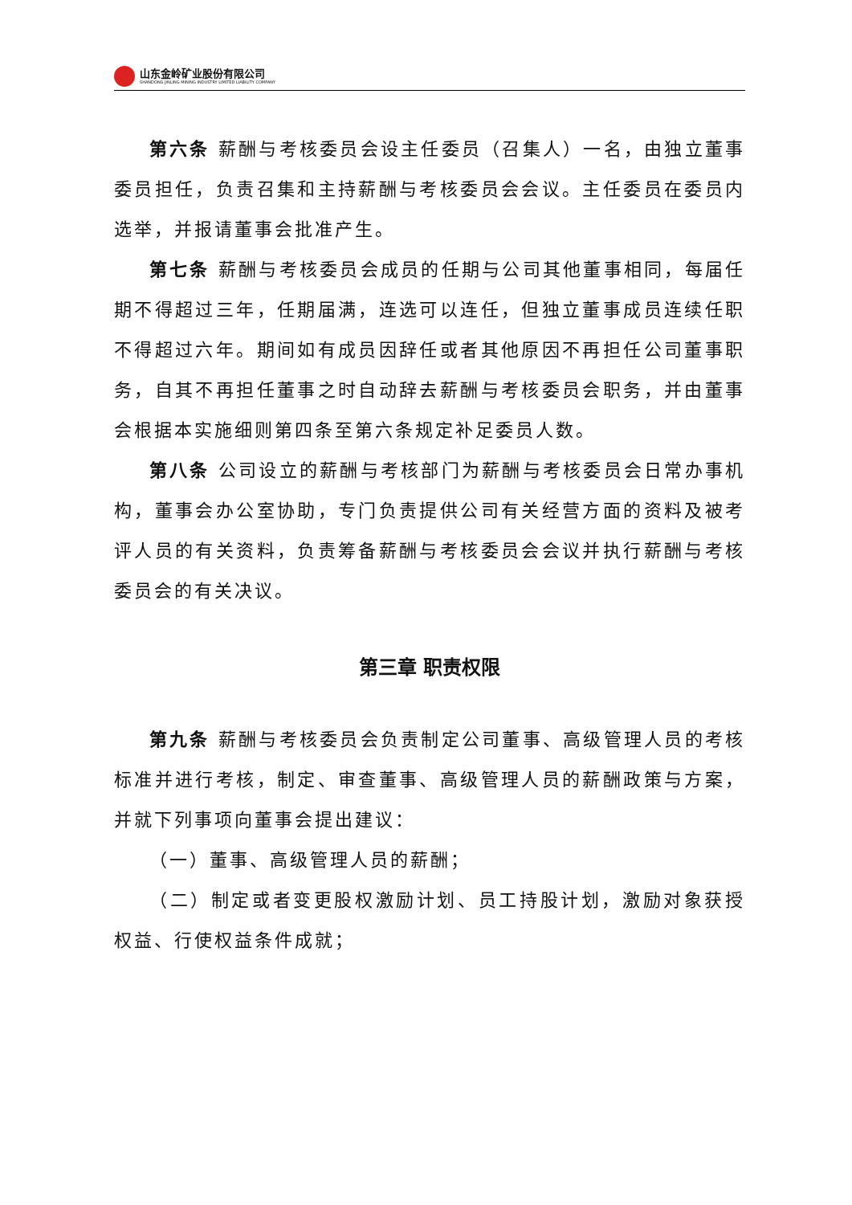山东金岭矿业股份有限公司
SHANDONG JINLING MINING INDUSTRY LIMITED LIABILITY COMPANY
第六条 薪酬与考核委员会设主任委员（召集人）一名，由独立董事委员担任，负责召集和主持薪酬与考核委员会会议。主任委员在委员内选举，并报请董事会批准产生。
第七条 薪酬与考核委员会成员的任期与公司其他董事相同，每届任期不得超过三年，任期届满，连选可以连任，但独立董事成员连续任职不得超过六年。期间如有成员因辞任或者其他原因不再担任公司董事职务，自其不再担任董事之时自动辞去薪酬与考核委员会职务，并由董事会根据本实施细则第四条至第六条规定补足委员人数。
第八条 公司设立的薪酬与考核部门为薪酬与考核委员会日常办事机构，董事会办公室协助，专门负责提供公司有关经营方面的资料及被考评人员的有关资料，负责筹备薪酬与考核委员会会议并执行薪酬与考核委员会的有关决议。
第三章 职责权限
第九条 薪酬与考核委员会负责制定公司董事、高级管理人员的考核标准并进行考核，制定、审查董事、高级管理人员的薪酬政策与方案，并就下列事项向董事会提出建议：
（一）董事、高级管理人员的薪酬；
（二）制定或者变更股权激励计划、员工持股计划，激励对象获授权益、行使权益条件成就；